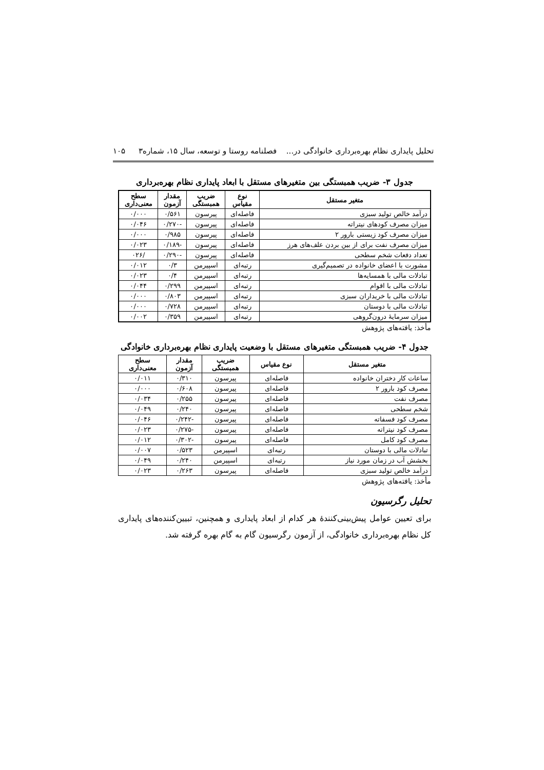تحلیل پایداری نظام بهره‌برداری خانوادگی در... فصلنامه روستا و توسعه، سال ۱۵، شماره۳ ۱۰۵
جدول ۳- ضریب همبستگی بین متغیرهای مستقل با ابعاد پایداری نظام بهره‌برداری
| متغیر مستقل | نوع مقیاس | ضریب همبستگی | مقدار آزمون | سطح معنی‌داری |
| --- | --- | --- | --- | --- |
| درآمد خالص تولید سبزی | فاصله‌ای | پیرسون | ۰/۵۶۱ | ۰/۰۰۰ |
| میزان مصرف کودهای نیتراته | فاصله‌ای | پیرسون | -۰/۲۷۰ | ۰/۰۴۶ |
| میزان مصرف کود زیستی بارور ۲ | فاصله‌ای | پیرسون | ۰/۹۸۵ | ۰/۰۰۰ |
| میزان مصرف نفت برای از بین بردن علف‌های هرز | فاصله‌ای | پیرسون | -۰/۱۸۹ | ۰/۰۲۳ |
| تعداد دفعات شخم سطحی | فاصله‌ای | پیرسون | -۰/۲۹۰ | /۰۲۶ |
| مشورت با اعضای خانواده در تصمیم‌گیری | رتبه‌ای | اسپیرمن | ۰/۳ | ۰/۰۱۲ |
| تبادلات مالی با همسایه‌ها | رتبه‌ای | اسپیرمن | ۰/۴ | ۰/۰۲۳ |
| تبادلات مالی با اقوام | رتبه‌ای | اسپیرمن | ۰/۲۹۹ | ۰/۰۴۴ |
| تبادلات مالی با خریداران سبزی | رتبه‌ای | اسپیرمن | ۰/۸۰۳ | ۰/۰۰۰ |
| تبادلات مالی با دوستان | رتبه‌ای | اسپیرمن | ۰/۷۲۸ | ۰/۰۰۰ |
| میزان سرمایهٔ درون‌گروهی | رتبه‌ای | اسپیرمن | ۰/۳۵۹ | ۰/۰۰۲ |
مأخذ: یافته‌های پژوهش
جدول ۴- ضریب همبستگی متغیرهای مستقل با وضعیت پایداری نظام بهره‌برداری خانوادگی
| متغیر مستقل | نوع مقیاس | ضریب همبستگی | مقدار آزمون | سطح معنی‌داری |
| --- | --- | --- | --- | --- |
| ساعات کار دختران خانواده | فاصله‌ای | پیرسون | ۰/۳۱۰ | ۰/۰۱۱ |
| مصرف کود بارور ۲ | فاصله‌ای | پیرسون | ۰/۶۰۸ | ۰/۰۰۰ |
| مصرف نفت | فاصله‌ای | پیرسون | ۰/۲۵۵ | ۰/۰۳۴ |
| شخم سطحی | فاصله‌ای | پیرسون | ۰/۲۴۰ | ۰/۰۴۹ |
| مصرف کود فسفاته | فاصله‌ای | پیرسون | -۰/۲۴۲ | ۰/۰۴۶ |
| مصرف کود نیتراته | فاصله‌ای | پیرسون | -۰/۲۷۵ | ۰/۰۲۳ |
| مصرف کود کامل | فاصله‌ای | پیرسون | -۰/۳۰۲ | ۰/۰۱۲ |
| تبادلات مالی با دوستان | رتبه‌ای | اسپیرمن | ۰/۵۲۳ | ۰/۰۰۷ |
| بخشش آب در زمان مورد نیاز | رتبه‌ای | اسپیرمن | ۰/۲۴۰ | ۰/۰۴۹ |
| درآمد خالص تولید سبزی | فاصله‌ای | پیرسون | ۰/۲۶۳ | ۰/۰۲۳ |
مأخذ: یافته‌های پژوهش
تحلیل رگرسیون
برای تعیین عوامل پیش‌بینی‌کنندهٔ هر کدام از ابعاد پایداری و همچنین، تبیین‌کننده‌های پایداری کل نظام بهره‌برداری خانوادگی، از آزمون رگرسیون گام به گام بهره گرفته شد.